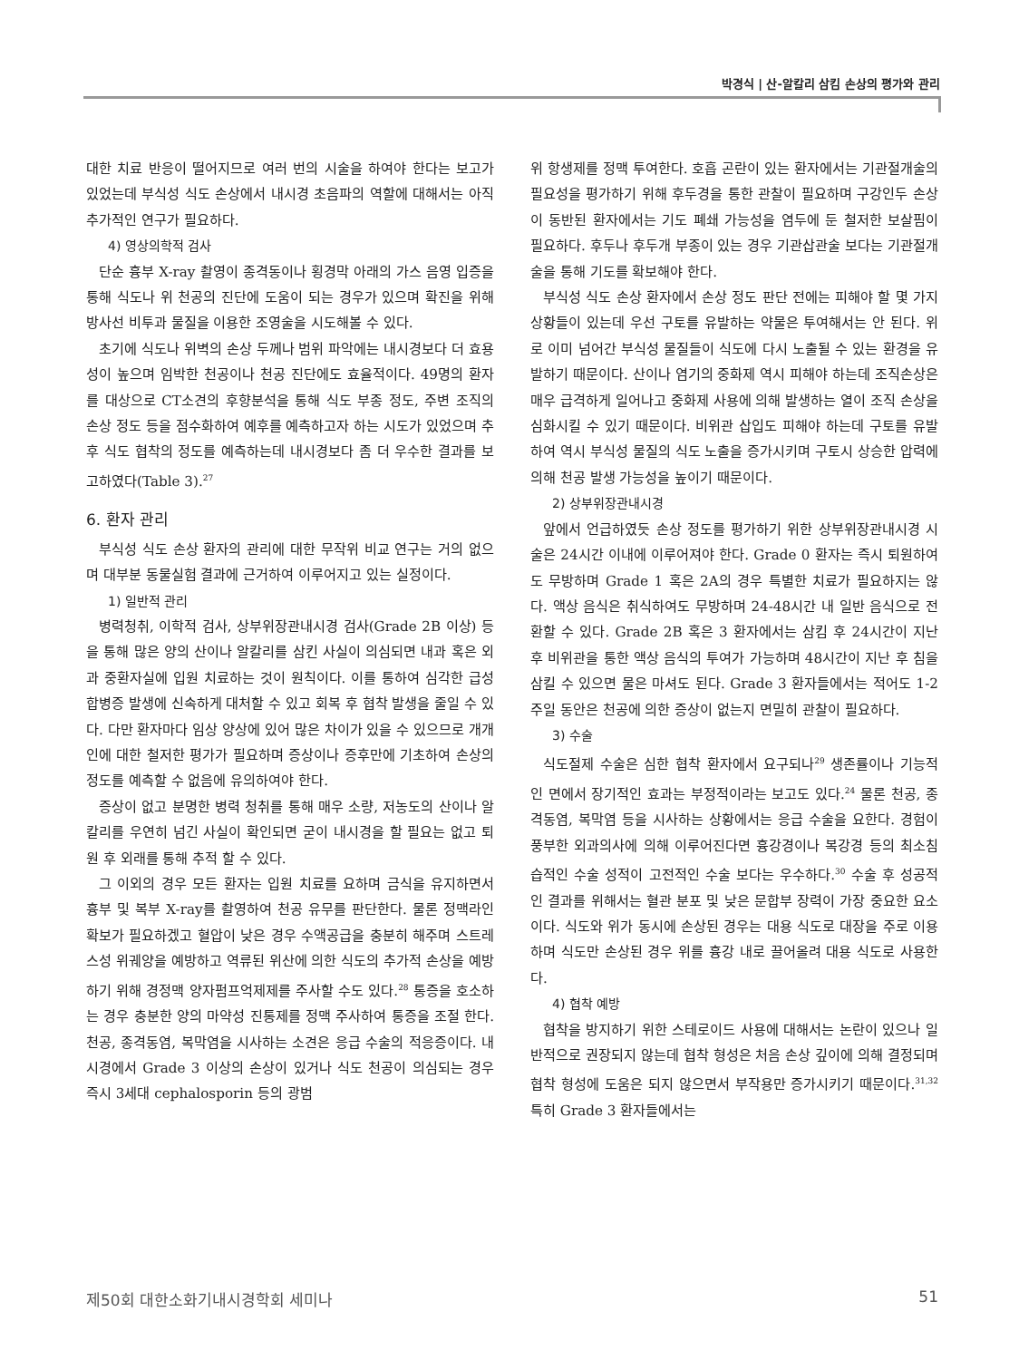박경식 | 산-알칼리 삼킴 손상의 평가와 관리
대한 치료 반응이 떨어지므로 여러 번의 시술을 하여야 한다는 보고가 있었는데 부식성 식도 손상에서 내시경 초음파의 역할에 대해서는 아직 추가적인 연구가 필요하다.
4) 영상의학적 검사
단순 흉부 X-ray 촬영이 종격동이나 횡경막 아래의 가스 음영 입증을 통해 식도나 위 천공의 진단에 도움이 되는 경우가 있으며 확진을 위해 방사선 비투과 물질을 이용한 조영술을 시도해볼 수 있다.
초기에 식도나 위벽의 손상 두께나 범위 파악에는 내시경보다 더 효용성이 높으며 임박한 천공이나 천공 진단에도 효율적이다. 49명의 환자를 대상으로 CT소견의 후향분석을 통해 식도 부종 정도, 주변 조직의 손상 정도 등을 점수화하여 예후를 예측하고자 하는 시도가 있었으며 추후 식도 협착의 정도를 예측하는데 내시경보다 좀 더 우수한 결과를 보고하였다(Table 3).<sup>27</sup>
6. 환자 관리
부식성 식도 손상 환자의 관리에 대한 무작위 비교 연구는 거의 없으며 대부분 동물실험 결과에 근거하여 이루어지고 있는 실정이다.
1) 일반적 관리
병력청취, 이학적 검사, 상부위장관내시경 검사(Grade 2B 이상) 등을 통해 많은 양의 산이나 알칼리를 삼킨 사실이 의심되면 내과 혹은 외과 중환자실에 입원 치료하는 것이 원칙이다. 이를 통하여 심각한 급성 합병증 발생에 신속하게 대처할 수 있고 회복 후 협착 발생을 줄일 수 있다. 다만 환자마다 임상 양상에 있어 많은 차이가 있을 수 있으므로 개개인에 대한 철저한 평가가 필요하며 증상이나 증후만에 기초하여 손상의 정도를 예측할 수 없음에 유의하여야 한다.
증상이 없고 분명한 병력 청취를 통해 매우 소량, 저농도의 산이나 알칼리를 우연히 넘긴 사실이 확인되면 굳이 내시경을 할 필요는 없고 퇴원 후 외래를 통해 추적 할 수 있다.
그 이외의 경우 모든 환자는 입원 치료를 요하며 금식을 유지하면서 흉부 및 복부 X-ray를 촬영하여 천공 유무를 판단한다. 물론 정맥라인 확보가 필요하겠고 혈압이 낮은 경우 수액공급을 충분히 해주며 스트레스성 위궤양을 예방하고 역류된 위산에 의한 식도의 추가적 손상을 예방하기 위해 경정맥 양자펌프억제제를 주사할 수도 있다.<sup>28</sup> 통증을 호소하는 경우 충분한 양의 마약성 진통제를 정맥 주사하여 통증을 조절 한다. 천공, 종격동염, 복막염을 시사하는 소견은 응급 수술의 적응증이다. 내시경에서 Grade 3 이상의 손상이 있거나 식도 천공이 의심되는 경우 즉시 3세대 cephalosporin 등의 광범
위 항생제를 정맥 투여한다. 호흡 곤란이 있는 환자에서는 기관절개술의 필요성을 평가하기 위해 후두경을 통한 관찰이 필요하며 구강인두 손상이 동반된 환자에서는 기도 폐쇄 가능성을 염두에 둔 철저한 보살핌이 필요하다. 후두나 후두개 부종이 있는 경우 기관삽관술 보다는 기관절개술을 통해 기도를 확보해야 한다.
부식성 식도 손상 환자에서 손상 정도 판단 전에는 피해야 할 몇 가지 상황들이 있는데 우선 구토를 유발하는 약물은 투여해서는 안 된다. 위로 이미 넘어간 부식성 물질들이 식도에 다시 노출될 수 있는 환경을 유발하기 때문이다. 산이나 염기의 중화제 역시 피해야 하는데 조직손상은 매우 급격하게 일어나고 중화제 사용에 의해 발생하는 열이 조직 손상을 심화시킬 수 있기 때문이다. 비위관 삽입도 피해야 하는데 구토를 유발하여 역시 부식성 물질의 식도 노출을 증가시키며 구토시 상승한 압력에 의해 천공 발생 가능성을 높이기 때문이다.
2) 상부위장관내시경
앞에서 언급하였듯 손상 정도를 평가하기 위한 상부위장관내시경 시술은 24시간 이내에 이루어져야 한다. Grade 0 환자는 즉시 퇴원하여도 무방하며 Grade 1 혹은 2A의 경우 특별한 치료가 필요하지는 않다. 액상 음식은 취식하여도 무방하며 24-48시간 내 일반 음식으로 전환할 수 있다. Grade 2B 혹은 3 환자에서는 삼킴 후 24시간이 지난 후 비위관을 통한 액상 음식의 투여가 가능하며 48시간이 지난 후 침을 삼킬 수 있으면 물은 마셔도 된다. Grade 3 환자들에서는 적어도 1-2주일 동안은 천공에 의한 증상이 없는지 면밀히 관찰이 필요하다.
3) 수술
식도절제 수술은 심한 협착 환자에서 요구되나<sup>29</sup> 생존률이나 기능적인 면에서 장기적인 효과는 부정적이라는 보고도 있다.<sup>24</sup> 물론 천공, 종격동염, 복막염 등을 시사하는 상황에서는 응급 수술을 요한다. 경험이 풍부한 외과의사에 의해 이루어진다면 흉강경이나 복강경 등의 최소침습적인 수술 성적이 고전적인 수술 보다는 우수하다.<sup>30</sup> 수술 후 성공적인 결과를 위해서는 혈관 분포 및 낮은 문합부 장력이 가장 중요한 요소이다. 식도와 위가 동시에 손상된 경우는 대용 식도로 대장을 주로 이용하며 식도만 손상된 경우 위를 흉강 내로 끌어올려 대용 식도로 사용한다.
4) 협착 예방
협착을 방지하기 위한 스테로이드 사용에 대해서는 논란이 있으나 일반적으로 권장되지 않는데 협착 형성은 처음 손상 깊이에 의해 결정되며 협착 형성에 도움은 되지 않으면서 부작용만 증가시키기 때문이다.<sup>31,32</sup> 특히 Grade 3 환자들에서는
제50회 대한소화기내시경학회 세미나 51